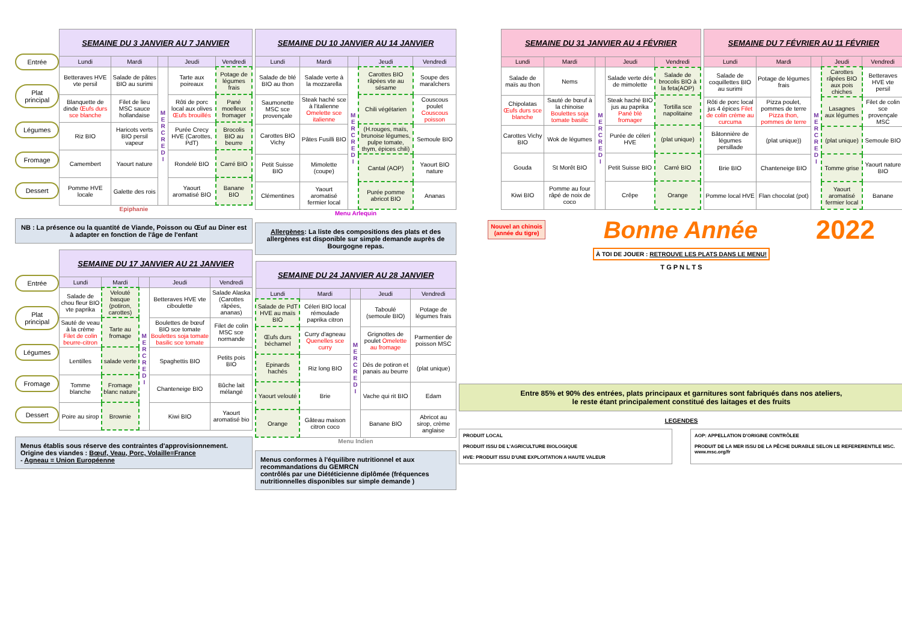Entrée
Plat principal
Légumes
Fromage
Dessert
| SEMAINE DU 3 JANVIER AU 7 JANVIER | | | | |
| Lundi | Mardi | | Jeudi | Vendredi |
| Betteraves HVE vte persil | Salade de pâtes BIO au surimi | M E R C R E D I | Tarte aux poireaux | Potage de légumes frais |
| Blanquette de dinde Œufs durs sce blanche | Filet de lieu MSC sauce hollandaise | | Rôti de porc local aux olives Œufs brouillés | Pané moelleux fromager |
| Riz BIO | Haricots verts BIO persil vapeur | | Purée Crecy HVE (Carottes, PdT) | Brocolis BIO au beurre |
| Camembert | Yaourt nature | | Rondelé BIO | Carré BIO |
| Pomme HVE locale | Galette des rois | | Yaourt aromatisé BIO | Banane BIO |
Epiphanie
NB : La présence ou la quantité de Viande, Poisson ou Œuf au Diner est à adapter en fonction de l'âge de l'enfant
Entrée
Plat principal
Légumes
Fromage
Dessert
| SEMAINE DU 17 JANVIER AU 21 JANVIER | | | | |
| Lundi | Mardi | | Jeudi | Vendredi |
| Salade de chou fleur BIO vte paprika | Velouté basque (potiron, carottes) | M E R C R E D I | Betteraves HVE vte ciboulette | Salade Alaska (Carottes râpées, ananas) |
| Sauté de veau à la crème Filet de colin beurre-citron | Tarte au fromage | | Boulettes de bœuf BIO sce tomate Boulettes soja tomate basilic sce tomate | Filet de colin MSC sce normande |
| Lentilles | salade verte | | Spaghettis BIO | Petits pois BIO |
| Tomme blanche | Fromage blanc nature | | Chanteneige BIO | Bûche lait mélangé |
| Poire au sirop | Brownie | | Kiwi BIO | Yaourt aromatisé bio |
Menus établis sous réserve des contraintes d'approvisionnement.
Origine des viandes : Bœuf, Veau, Porc, Volaille=France
- Agneau = Union Européenne
| SEMAINE DU 10 JANVIER AU 14 JANVIER | | | | |
| Lundi | Mardi | | Jeudi | Vendredi |
| Salade de blé BIO au thon | Salade verte à la mozzarella | M E R C R E D I | Carottes BIO râpées vte au sésame | Soupe des maraîchers |
| Saumonette MSC sce provençale | Steak haché sce à l'italienne Omelette sce italienne | | Chili végétarien | Couscous poulet Couscous poisson |
| Carottes BIO Vichy | Pâtes Fusilli BIO | | (H.rouges, maïs, brunoise légumes, pulpe tomate, thym, épices chili) | Semoule BIO |
| Petit Suisse BIO | Mimolette (coupe) | | Cantal (AOP) | Yaourt BIO nature |
| Clémentines | Yaourt aromatisé fermier local | | Purée pomme abricot BIO | Ananas |
Menu Arlequin
Allergènes: La liste des compositions des plats et des allergènes est disponible sur simple demande auprès de Bourgogne repas.
| SEMAINE DU 24 JANVIER AU 28 JANVIER | | | | |
| Lundi | Mardi | | Jeudi | Vendredi |
| Salade de PdT HVE au maïs BIO | Céleri BIO local rémoulade paprika citron | M E R C R E D I | Taboulé (semoule BIO) | Potage de légumes frais |
| Œufs durs béchamel | Curry d'agneau Quenelles sce curry | | Grignottes de poulet Omelette au fromage | Parmentier de poisson MSC |
| Epinards hachés | Riz long BIO | | Dés de potiron et panais au beurre | (plat unique) |
| Yaourt velouté | Brie | | Vache qui rit BIO | Edam |
| Orange | Gâteau maison citron coco | | Banane BIO | Abricot au sirop, crème anglaise |
Menu Indien
Menus conformes à l'équilibre nutritionnel et aux recommandations du GEMRCN
contrôlés par une Diététicienne diplômée (fréquences nutritionnelles disponibles sur simple demande )
| SEMAINE DU 31 JANVIER AU 4 FÉVRIER | | | | |
| Lundi | Mardi | | Jeudi | Vendredi |
| Salade de maïs au thon | Nems | M E R C R E D I | Salade verte dés de mimolette | Salade de brocolis BIO à la feta(AOP) |
| Chipolatas Œufs durs sce blanche | Sauté de bœuf à la chinoise Boulettes soja tomate basilic | | Steak haché BIO jus au paprika Pané blé fromager | Tortilla sce napolitaine |
| Carottes Vichy BIO | Wok de légumes | | Purée de céleri HVE | (plat unique) |
| Gouda | St Morêt BIO | | Petit Suisse BIO | Carré BIO |
| Kiwi BIO | Pomme au four râpé de noix de coco | | Crêpe | Orange |
| SEMAINE DU 7 FÉVRIER AU 11 FÉVRIER | | | | |
| Lundi | Mardi | | Jeudi | Vendredi |
| Salade de coquillettes BIO au surimi | Potage de légumes frais | M E R C R E D I | Carottes râpées BIO aux pois chiches | Betteraves HVE vte persil |
| Rôti de porc local jus 4 épices Filet de colin crème au curcuma | Pizza poulet, pommes de terre Pizza thon, pommes de terre | | Lasagnes aux légumes | Filet de colin sce provençale MSC |
| Bâtonnière de légumes persillade | (plat unique)) | | (plat unique) | Semoule BIO |
| Brie BIO | Chanteneige BIO | | Tomme grise | Yaourt nature BIO |
| Pomme local HVE | Flan chocolat (pot) | | Yaourt aromatisé fermier local | Banane |
Nouvel an chinois
(année du tigre)
Bonne Année 2022
À TOI DE JOUER : RETROUVE LES PLATS DANS LE MENU!
T G P N L T S
Entre 85% et 90% des entrées, plats principaux et garnitures sont fabriqués dans nos ateliers,
le reste étant principalement constitué des laitages et des fruits
LEGENDES
PRODUIT LOCAL
PRODUIT ISSU DE L'AGRICULTURE BIOLOGIQUE
HVE: PRODUIT ISSU D'UNE EXPLOITATION A HAUTE VALEUR
AOP: APPELLATION D'ORIGINE CONTRÔLEE
PRODUIT DE LA MER ISSU DE LA PÊCHE DURABLE SELON LE REFERERENTILE MSC. www.msc.org/fr